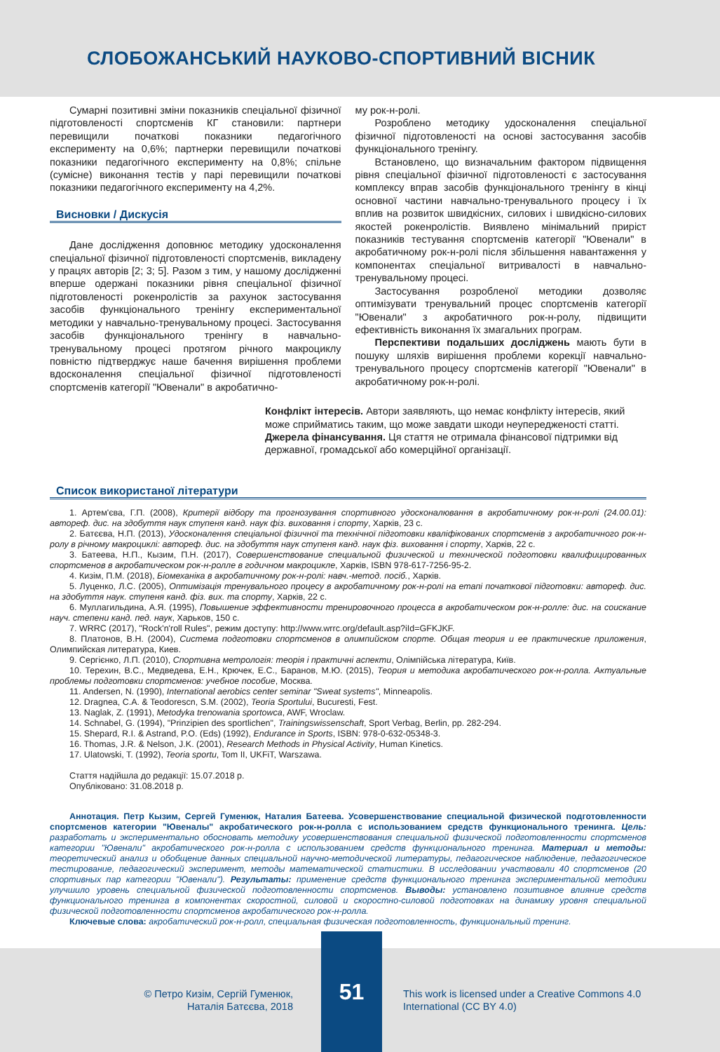СЛОБОЖАНСЬКИЙ НАУКОВО-СПОРТИВНИЙ ВІСНИК
Сумарні позитивні зміни показників спеціальної фізичної підготовленості спортсменів КГ становили: партнери перевищили початкові показники педагогічного експерименту на 0,6%; партнерки перевищили початкові показники педагогічного експерименту на 0,8%; спільне (сумісне) виконання тестів у парі перевищили початкові показники педагогічного експерименту на 4,2%.
Висновки / Дискусія
Дане дослідження доповнює методику удосконалення спеціальної фізичної підготовленості спортсменів, викладену у працях авторів [2; 3; 5]. Разом з тим, у нашому дослідженні вперше одержані показники рівня спеціальної фізичної підготовленості рокенролістів за рахунок застосування засобів функціонального тренінгу експериментальної методики у навчально-тренувальному процесі. Застосування засобів функціонального тренінгу в навчально-тренувальному процесі протягом річного макроциклу повністю підтверджує наше бачення вирішення проблеми вдосконалення спеціальної фізичної підготовленості спортсменів категорії "Ювенали" в акробатично-
му рок-н-ролі.
Розроблено методику удосконалення спеціальної фізичної підготовленості на основі застосування засобів функціонального тренінгу.
Встановлено, що визначальним фактором підвищення рівня спеціальної фізичної підготовленості є застосування комплексу вправ засобів функціонального тренінгу в кінці основної частини навчально-тренувального процесу і їх вплив на розвиток швидкісних, силових і швидкісно-силових якостей рокенролістів. Виявлено мінімальний приріст показників тестування спортсменів категорії "Ювенали" в акробатичному рок-н-ролі після збільшення навантаження у компонентах спеціальної витривалості в навчально-тренувальному процесі.
Застосування розробленої методики дозволяє оптимізувати тренувальний процес спортсменів категорії "Ювенали" з акробатичного рок-н-ролу, підвищити ефективність виконання їх змагальних програм.
Перспективи подальших досліджень мають бути в пошуку шляхів вирішення проблеми корекції навчально-тренувального процесу спортсменів категорії "Ювенали" в акробатичному рок-н-ролі.
Конфлікт інтересів. Автори заявляють, що немає конфлікту інтересів, який може сприйматись таким, що може завдати шкоди неупередженості статті. Джерела фінансування. Ця стаття не отримала фінансової підтримки від державної, громадської або комерційної організації.
Список використаної літератури
1. Артем'єва, Г.П. (2008), Критерії відбору та прогнозування спортивного удосконалювання в акробатичному рок-н-ролі (24.00.01): автореф. дис. на здобуття наук ступеня канд. наук фіз. виховання і спорту, Харків, 23 с.
2. Батєєва, Н.П. (2013), Удосконалення спеціальної фізичної та технічної підготовки кваліфікованих спортсменів з акробатичного рок-н-ролу в річному макроциклі: автореф. дис. на здобуття наук ступеня канд. наук фіз. виховання і спорту, Харків, 22 с.
3. Батеева, Н.П., Кызим, П.Н. (2017), Совершенствование специальной физической и технической подготовки квалифицированных спортсменов в акробатическом рок-н-ролле в годичном макроцикле, Харків, ISBN 978-617-7256-95-2.
4. Кизім, П.М. (2018), Біомеханіка в акробатичному рок-н-ролі: навч.-метод. посіб., Харків.
5. Луценко, Л.С. (2005), Оптимізація тренувального процесу в акробатичному рок-н-ролі на етапі початкової підготовки: автореф. дис. на здобуття наук. ступеня канд. фіз. вих. та спорту, Харків, 22 с.
6. Муллагильдина, А.Я. (1995), Повышение эффективности тренировочного процесса в акробатическом рок-н-ролле: дис. на соискание науч. степени канд. пед. наук, Харьков, 150 с.
7. WRRC (2017), "Rock'n'roll Rules", режим доступу: http://www.wrrc.org/default.asp?iId=GFKJKF.
8. Платонов, В.Н. (2004), Система подготовки спортсменов в олимпийском спорте. Общая теория и ее практические приложения, Олимпийская литература, Киев.
9. Сергієнко, Л.П. (2010), Спортивна метрологія: теорія і практичні аспекти, Олімпійська література, Київ.
10. Терехин, В.С., Медведева, Е.Н., Крючек, Е.С., Баранов, М.Ю. (2015), Теория и методика акробатического рок-н-ролла. Актуальные проблемы подготовки спортсменов: учебное пособие, Москва.
11. Andersen, N. (1990), International aerobics center seminar "Sweat systems", Minneapolis.
12. Dragnea, C.A. & Teodorescn, S.M. (2002), Teoria Sportului, Bucuresti, Fest.
13. Naglak, Z. (1991), Metodyka trenowania sportowca, AWF, Wroclaw.
14. Schnabel, G. (1994), "Prinzipien des sportlichen", Trainingswissenschaft, Sport Verbag, Berlin, pp. 282-294.
15. Shepard, R.I. & Astrand, P.O. (Eds) (1992), Endurance in Sports, ISBN: 978-0-632-05348-3.
16. Thomas, J.R. & Nelson, J.K. (2001), Research Methods in Physical Activity, Human Kinetics.
17. Ulatowski, T. (1992), Teoria sportu, Tom II, UKFiT, Warszawa.
Стаття надійшла до редакції: 15.07.2018 р.
Опубліковано: 31.08.2018 р.
Аннотация. Петр Кызим, Сергей Гуменюк, Наталия Батеева. Усовершенствование специальной физической подготовленности спортсменов категории "Ювеналы" акробатического рок-н-ролла с использованием средств функционального тренинга. Цель: разработать и экспериментально обосновать методику усовершенствования специальной физической подготовленности спортсменов категории "Ювенали" акробатического рок-н-ролла с использованием средств функционального тренинга. Материал и методы: теоретический анализ и обобщение данных специальной научно-методической литературы, педагогическое наблюдение, педагогическое тестирование, педагогический эксперимент, методы математической статистики. В исследовании участвовали 40 спортсменов (20 спортивных пар категории "Ювенали"). Результаты: применение средств функционального тренинга экспериментальной методики улучшило уровень специальной физической подготовленности спортсменов. Выводы: установлено позитивное влияние средств функционального тренинга в компонентах скоростной, силовой и скоростно-силовой подготовках на динамику уровня специальной физической подготовленности спортсменов акробатического рок-н-ролла.
Ключевые слова: акробатический рок-н-ролл, специальная физическая подготовленность, функциональный тренинг.
© Петро Кизім, Сергій Гуменюк,
Наталія Батєєва, 2018
51
This work is licensed under a Creative Commons 4.0
International (CC BY 4.0)